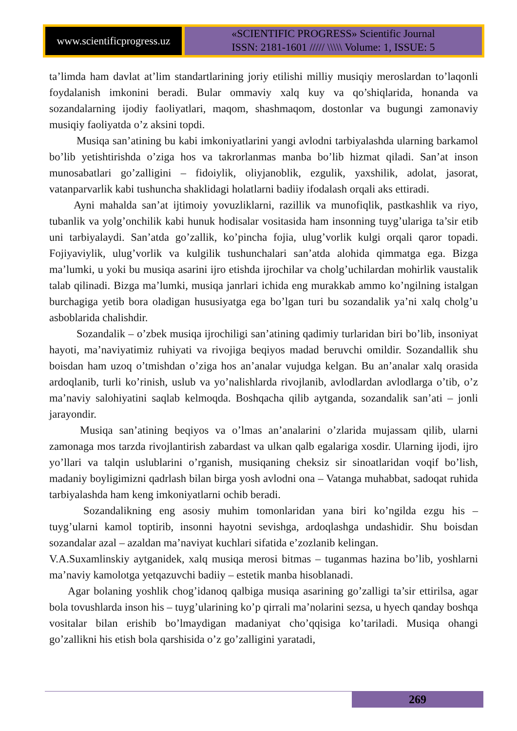www.scientificprogress.uz
«SCIENTIFIC PROGRESS» Scientific Journal
ISSN: 2181-1601 ///// \\\\\ Volume: 1, ISSUE: 5
ta’limda ham davlat at’lim standartlarining joriy etilishi milliy musiqiy meroslardan to’laqonli foydalanish imkonini beradi. Bular ommaviy xalq kuy va qo’shiqlarida, honanda va sozandalarning ijodiy faoliyatlari, maqom, shashmaqom, dostonlar va bugungi zamonaviy musiqiy faoliyatda o’z aksini topdi.
Musiqa san’atining bu kabi imkoniyatlarini yangi avlodni tarbiyalashda ularning barkamol bo’lib yetishtirishda o’ziga hos va takrorlanmas manba bo’lib hizmat qiladi. San’at inson munosabatlari go’zalligini – fidoiylik, oliyjanoblik, ezgulik, yaxshilik, adolat, jasorat, vatanparvarlik kabi tushuncha shaklidagi holatlarni badiiy ifodalash orqali aks ettiradi.
Ayni mahalda san’at ijtimoiy yovuzliklarni, razillik va munofiqlik, pastkashlik va riyo, tubanlik va yolg’onchilik kabi hunuk hodisalar vositasida ham insonning tuyg’ulariga ta’sir etib uni tarbiyalaydi. San’atda go’zallik, ko’pincha fojia, ulug’vorlik kulgi orqali qaror topadi. Fojiyaviylik, ulug’vorlik va kulgilik tushunchalari san’atda alohida qimmatga ega. Bizga ma’lumki, u yoki bu musiqa asarini ijro etishda ijrochilar va cholg’uchilardan mohirlik vaustalik talab qilinadi. Bizga ma’lumki, musiqa janrlari ichida eng murakkab ammo ko’ngilning istalgan burchagiga yetib bora oladigan hususiyatga ega bo’lgan turi bu sozandalik ya’ni xalq cholg’u asboblarida chalishdir.
Sozandalik – o’zbek musiqa ijrochiligi san’atining qadimiy turlaridan biri bo’lib, insoniyat hayoti, ma’naviyatimiz ruhiyati va rivojiga beqiyos madad beruvchi omildir. Sozandallik shu boisdan ham uzoq o’tmishdan o’ziga hos an’analar vujudga kelgan. Bu an’analar xalq orasida ardoqlanib, turli ko’rinish, uslub va yo’nalishlarda rivojlanib, avlodlardan avlodlarga o’tib, o’z ma’naviy salohiyatini saqlab kelmoqda. Boshqacha qilib aytganda, sozandalik san’ati – jonli jarayondir.
Musiqa san’atining beqiyos va o’lmas an’analarini o’zlarida mujassam qilib, ularni zamonaga mos tarzda rivojlantirish zabardast va ulkan qalb egalariga xosdir. Ularning ijodi, ijro yo’llari va talqin uslublarini o’rganish, musiqaning cheksiz sir sinoatlaridan voqif bo’lish, madaniy boyligimizni qadrlash bilan birga yosh avlodni ona – Vatanga muhabbat, sadoqat ruhida tarbiyalashda ham keng imkoniyatlarni ochib beradi.
Sozandalikning eng asosiy muhim tomonlaridan yana biri ko’ngilda ezgu his – tuyg’ularni kamol toptirib, insonni hayotni sevishga, ardoqlashga undashidir. Shu boisdan sozandalar azal – azaldan ma’naviyat kuchlari sifatida e’zozlanib kelingan.
V.A.Suxamlinskiy aytganidek, xalq musiqa merosi bitmas – tuganmas hazina bo’lib, yoshlarni ma’naviy kamolotga yetqazuvchi badiiy – estetik manba hisoblanadi.
Agar bolaning yoshlik chog’idanoq qalbiga musiqa asarining go’zalligi ta’sir ettirilsa, agar bola tovushlarda inson his – tuyg’ularining ko’p qirrali ma’nolarini sezsa, u hyech qanday boshqa vositalar bilan erishib bo’lmaydigan madaniyat cho’qqisiga ko’tariladi. Musiqa ohangi go’zallikni his etish bola qarshisida o’z go’zalligini yaratadi,
269